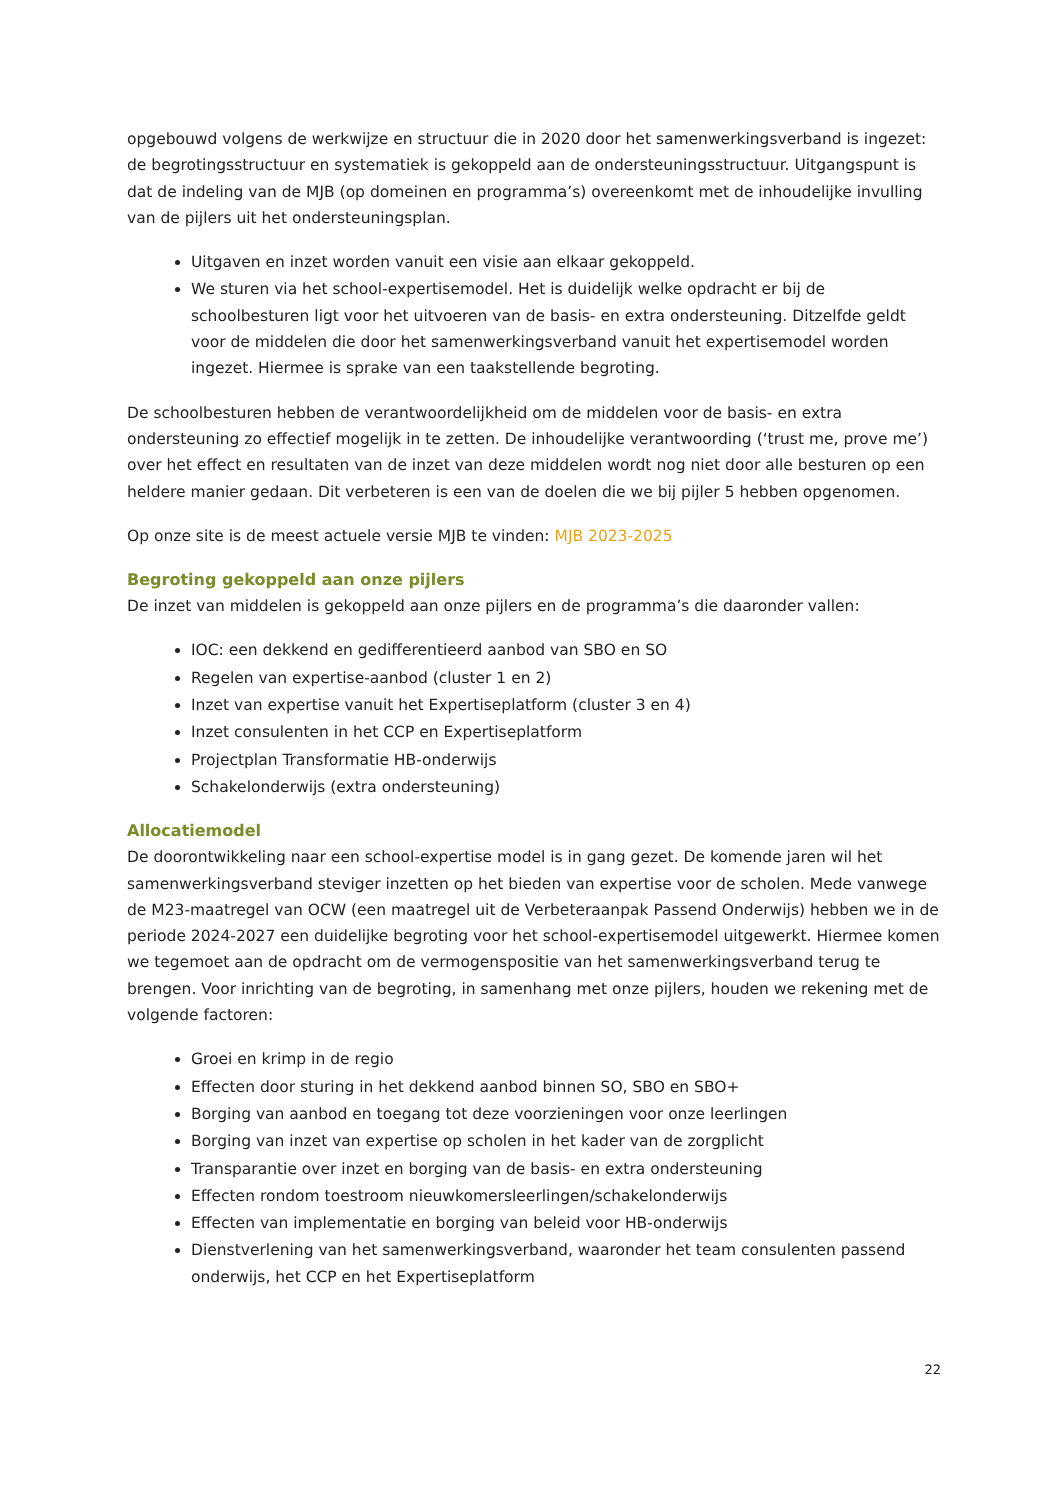opgebouwd volgens de werkwijze en structuur die in 2020 door het samenwerkingsverband is ingezet: de begrotingsstructuur en systematiek is gekoppeld aan de ondersteuningsstructuur. Uitgangspunt is dat de indeling van de MJB (op domeinen en programma’s) overeenkomt met de inhoudelijke invulling van de pijlers uit het ondersteuningsplan.
Uitgaven en inzet worden vanuit een visie aan elkaar gekoppeld.
We sturen via het school-expertisemodel. Het is duidelijk welke opdracht er bij de schoolbesturen ligt voor het uitvoeren van de basis- en extra ondersteuning. Ditzelfde geldt voor de middelen die door het samenwerkingsverband vanuit het expertisemodel worden ingezet. Hiermee is sprake van een taakstellende begroting.
De schoolbesturen hebben de verantwoordelijkheid om de middelen voor de basis- en extra ondersteuning zo effectief mogelijk in te zetten. De inhoudelijke verantwoording (‘trust me, prove me’) over het effect en resultaten van de inzet van deze middelen wordt nog niet door alle besturen op een heldere manier gedaan. Dit verbeteren is een van de doelen die we bij pijler 5 hebben opgenomen.
Op onze site is de meest actuele versie MJB te vinden: MJB 2023-2025
Begroting gekoppeld aan onze pijlers
De inzet van middelen is gekoppeld aan onze pijlers en de programma’s die daaronder vallen:
IOC: een dekkend en gedifferentieerd aanbod van SBO en SO
Regelen van expertise-aanbod (cluster 1 en 2)
Inzet van expertise vanuit het Expertiseplatform (cluster 3 en 4)
Inzet consulenten in het CCP en Expertiseplatform
Projectplan Transformatie HB-onderwijs
Schakelonderwijs (extra ondersteuning)
Allocatiemodel
De doorontwikkeling naar een school-expertise model is in gang gezet. De komende jaren wil het samenwerkingsverband steviger inzetten op het bieden van expertise voor de scholen. Mede vanwege de M23-maatregel van OCW (een maatregel uit de Verbeteraanpak Passend Onderwijs) hebben we in de periode 2024-2027 een duidelijke begroting voor het school-expertisemodel uitgewerkt. Hiermee komen we tegemoet aan de opdracht om de vermogenspositie van het samenwerkingsverband terug te brengen. Voor inrichting van de begroting, in samenhang met onze pijlers, houden we rekening met de volgende factoren:
Groei en krimp in de regio
Effecten door sturing in het dekkend aanbod binnen SO, SBO en SBO+
Borging van aanbod en toegang tot deze voorzieningen voor onze leerlingen
Borging van inzet van expertise op scholen in het kader van de zorgplicht
Transparantie over inzet en borging van de basis- en extra ondersteuning
Effecten rondom toestroom nieuwkomersleerlingen/schakelonderwijs
Effecten van implementatie en borging van beleid voor HB-onderwijs
Dienstverlening van het samenwerkingsverband, waaronder het team consulenten passend onderwijs, het CCP en het Expertiseplatform
22